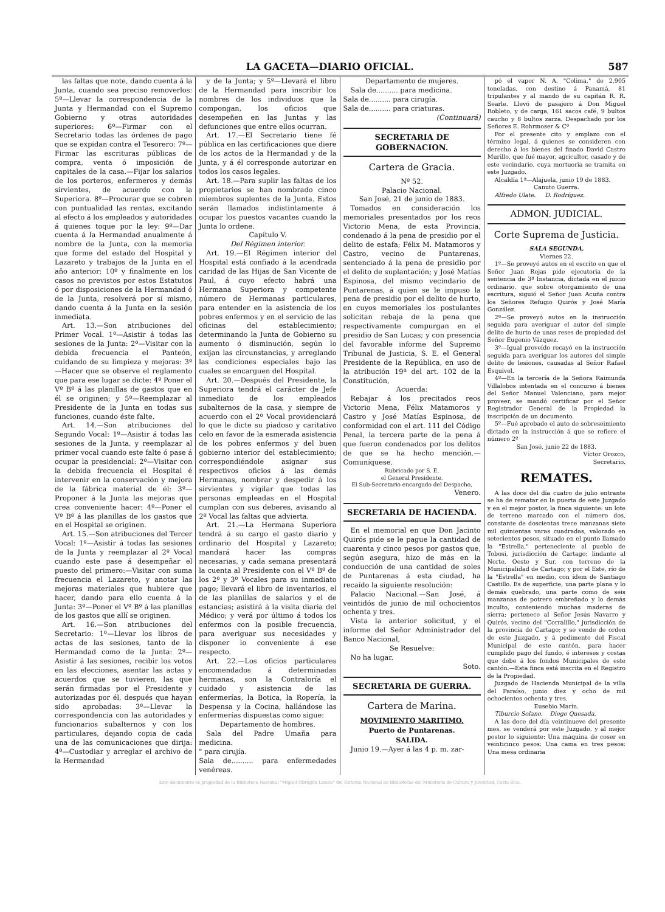LA GACETA—DIARIO OFICIAL. 587
las faltas que note, dando cuenta á la Junta, cuando sea preciso removerlos: 5º—Llevar la correspondencia de la Junta y Hermandad con el Supremo Gobierno y otras autoridades superiores: 6º—Firmar con el Secretario todas las órdenes de pago que se expidan contra el Tesorero: 7º—Firmar las escrituras públicas de compra, venta ó imposición de capitales de la casa.—Fijar los salarios de los porteros, enfermeros y demás sirvientes, de acuerdo con la Superiora. 8º—Procurar que se cobren con puntualidad las rentas, excitando al efecto á los empleados y autoridades á quienes toque por la ley: 9º—Dar cuenta á la Hermandad anualmente á nombre de la Junta, con la memoria que forme del estado del Hospital y Lazareto y trabajos de la Junta en el año anterior: 10º y finalmente en los casos no previstos por estos Estatutos ó por disposiciones de la Hermandad ó de la Junta, resolverá por sí mismo, dando cuenta á la Junta en la sesión inmediata.
Art. 13.—Son atribuciones del Primer Vocal. 1º—Asistir á todas las sesiones de la Junta: 2º—Visitar con la debida frecuencia el Panteón, cuidando de su limpieza y mejoras: 3º—Hacer que se observe el reglamento que para ese lugar se dicte: 4º Poner el Vº Bº á las planillas de gastos que en él se originen; y 5º—Reemplazar al Presidente de la Junta en todas sus funciones, cuando éste falte.
Art. 14.—Son atribuciones del Segundo Vocal: 1º—Asistir á todas las sesiones de la Junta, y reemplazar al primer vocal cuando este falte ó pase á ocupar la presidencial: 2º—Visitar con la debida frecuencia el Hospital é intervenir en la conservación y mejora de la fábrica material de él: 3º—Proponer á la Junta las mejoras que crea conveniente hacer: 4º—Poner el Vº Bº á las planillas de los gastos que en el Hospital se originen.
Art. 15.—Son atribuciones del Tercer Vocal: 1º—Asistir á todas las sesiones de la Junta y reemplazar al 2º Vocal cuando este pase á desempeñar el puesto del primero:—Visitar con suma frecuencia el Lazareto, y anotar las mejoras materiales que hubiere que hacer, dando para ello cuenta á la Junta: 3º—Poner el Vº Bº á las planillas de los gastos que allí se originen.
Art. 16.—Son atribuciones del Secretario: 1º—Llevar los libros de actas de las sesiones, tanto de la Hermandad como de la Junta: 2º—Asistir á las sesiones, recibir los votos en las elecciones, asentar las actas y acuerdos que se tuvieren, las que serán firmadas por el Presidente y autorizadas por él, después que hayan sido aprobadas: 3º—Llevar la correspondencia con las autoridades y funcionarios subalternos y con los particulares, dejando copia de cada una de las comunicaciones que dirija: 4º—Custodiar y arreglar el archivo de la Hermandad
y de la Junta; y 5º—Llevará el libro de la Hermandad para inscribir los nombres de los individuos que la compongan, los oficios que desempeñen en las Juntas y las defunciones que entre ellos ocurran.
Art. 17.—El Secretario tiene fé pública en las certificaciones que diere de los actos de la Hermandad y de la Junta, y á él corresponde autorizar en todos los casos legales.
Art. 18.—Para suplir las faltas de los propietarios se han nombrado cinco miembros suplentes de la Junta. Estos serán llamados indistintamente á ocupar los puestos vacantes cuando la Junta lo ordene.
Capítulo V.
Del Régimen interior.
Art. 19.—El Régimen interior del Hospital está confiado á la acendrada caridad de las Hijas de San Vicente de Paul, á cuyo efecto habrá una Hermana Superiora y competente número de Hermanas particulares, para entender en la asistencia de los pobres enfermos y en el servicio de las oficinas del establecimiento; determinando la Junta de Gobierno su aumento ó disminución, según lo exijan las circunstancias, y arreglando las condiciones especiales bajo las cuales se encarguen del Hospital.
Art. 20.—Después del Presidente, la Superiora tendrá el carácter de Jefe inmediato de los empleados subalternos de la casa, y siempre de acuerdo con el 2º Vocal providenciará lo que le dicte su piadoso y caritativo celo en favor de la esmerada asistencia de los pobres enfermos y del buen gobierno interior del establecimiento; correspondiéndole asignar sus respectivos oficios á las demás Hermanas, nombrar y despedir á los sirvientes y vigilar que todas las personas empleadas en el Hospital cumplan con sus deberes, avisando al 2º Vocal las faltas que advierta.
Art. 21.—La Hermana Superiora tendrá á su cargo el gasto diario y ordinario del Hospital y Lazareto; mandará hacer las compras necesarias, y cada semana presentará la cuenta al Presidente con el Vº Bº de los 2º y 3º Vocales para su inmediato pago; llevará el libro de inventarios, el de las planillas de salarios y el de estancias; asistirá á la visita diaria del Médico; y verá por último á todos los enfermos con la posible frecuencia, para averiguar sus necesidades y disponer lo conveniente á ese respecto.
Art. 22.—Los oficios particulares encomendados á determinadas hermanas, son la Contraloría el cuidado y asistencia de las enfermerías, la Botica, la Ropería, la Despensa y la Cocina, hallándose las enfermerías dispuestas como sigue:
Departamento de hombres.
Sala del Padre Umaña para medicina.
" para cirujía.
Sala de.......... para enfermedades venéreas.
Departamento de mujeres.
Sala de.......... para medicina.
Sala de.......... para cirugía.
Sala de.......... para criaturas.
(Continuará)
SECRETARIA DE GOBERNACION.
Cartera de Gracia.
Nº 52.
Palacio Nacional.
San José, 21 de junio de 1883.
Tomados en consideración los memoriales presentados por los reos Victorio Mena, de esta Provincia, condenado á la pena de presidio por el delito de estafa; Félix M. Matamoros y Castro, vecino de Puntarenas, sentenciado á la pena de presidio por el delito de suplantación; y José Matías Espinosa, del mismo vecindario de Puntarenas, á quien se le impuso la pena de presidio por el delito de hurto, en cuyos memoriales los postulantes solicitan rebaja de la pena que respectivamente compurgan en el presidio de San Lucas; y con presencia del favorable informe del Supremo Tribunal de Justicia, S. E. el General Presidente de la República, en uso de la atribución 19ª del art. 102 de la Constitución,
Acuerda:
Rebajar á los precitados reos Victorio Mena, Félix Matamoros y Castro y José Matías Espinosa, de conformidad con el art. 111 del Código Penal, la tercera parte de la pena á que fueron condenados por los delitos de que se ha hecho mención.—Comuníquese.
Rubricado por S. E.
el General Presidente.
El Sub-Secretario encargado del Despacho,
Venero.
SECRETARIA DE HACIENDA.
En el memorial en que Don Jacinto Quirós pide se le pague la cantidad de cuarenta y cinco pesos por gastos que, según asegura, hizo de más en la conducción de una cantidad de soles de Puntarenas á esta ciudad, ha recaído la siguiente resolución:
Palacio Nacional.—San José, á veintidós de junio de mil ochocientos ochenta y tres.
Vista la anterior solicitud, y el informe del Señor Administrador del Banco Nacional,
Se Resuelve:
No ha lugar.
Soto.
SECRETARIA DE GUERRA.
Cartera de Marina.
MOVIMIENTO MARITIMO.
Puerto de Puntarenas.
SALIDA.
Junio 19.—Ayer á las 4 p. m. zar-
pó el vapor N. A. "Colima," de 2,905 toneladas, con destino á Panamá, 81 tripulantes y al mando de su capitán R. R. Searle. Llevó de pasajero á Don Miguel Robleto, y de carga, 161 sacos café, 9 bultos caucho y 8 bultos zarza. Despachado por los Señores E. Rohrmoser & Cº
Por el presente cito y emplazo con el término legal, á quienes se consideren con derecho á los bienes del finado David Castro Murillo, que fué mayor, agricultor, casado y de este vecindario, cuya mortuoria se tramita en este Juzgado.
Alcaldía 1ª—Alajuela, junio 19 de 1883.
Canuto Guerra.
Alfredo Ulate. D. Rodríguez.
ADMON. JUDICIAL.
Corte Suprema de Justicia.
SALA SEGUNDA.
Viernes 22.
1º—Se proveyó autos en el escrito en que el Señor Juan Rojas pide ejecutoria de la sentencia de 3ª Instancia, dictada en el juicio ordinario, que sobre otorgamiento de una escritura, siguió el Señor Juan Acuña contra los Señores Refugio Quirós y José María González.
2º—Se proveyó autos en la instrucción seguida para averiguar el autor del simple delito de hurto de unas reses de propiedad del Señor Eugenio Vázquez.
3º—Igual proveído recayó en la instrucción seguida para averiguar los autores del simple delito de lesiones, causadas al Señor Rafael Esquivel.
4º—En la tercería de la Señora Raimunda Villalobos intentada en el concurso á bienes del Señor Manuel Valenciano, para mejor proveer, se mandó certificar por el Señor Registrador General de la Propiedad la inscripción de un documento.
5º—Fué aprobado el auto de sobreseimiento dictado en la instrucción á que se refiere el número 2º
San José, junio 22 de 1883.
Víctor Orozco,
Secretario.
REMATES.
A las doce del día cuatro de julio entrante se ha de rematar en la puerta de este Juzgado y en el mejor postor, la finca siguiente: un lote de terreno marcado con el número dos, constante de doscientas trece manzanas siete mil quinientas varas cuadradas, valorado en setecientos pesos, situado en el punto llamado la "Estrella," perteneciente al pueblo de Tobosi, jurisdicción de Cartago; lindante al Norte, Oeste y Sur, con terreno de la Municipalidad de Cartago; y por el Este, río de la "Estrella" en medio, con ídem de Santiago Castillo. Es de superficie, una parte plana y lo demás quebrado, una parte como de seis manzanas de potrero embreñado y lo demás inculto, conteniendo muchas maderas de sierra; pertenece al Señor Jesús Navarro y Quirós, vecino del "Corralillo," jurisdicción de la provincia de Cartago; y se vende de orden de este Juzgado, y á pedimento del Fiscal Municipal de este cantón, para hacer cumplido pago del fundo, é intereses y costas que debe á los fondos Municipales de este cantón.—Esta finca está inscrita en el Registro de la Propiedad.
Juzgado de Hacienda Municipal de la villa del Paraíso, junio diez y ocho de mil ochocientos ochenta y tres.
Eusebio Marín.
Tiburcio Solano. Diego Quesada.
A las doce del día veintinueve del presente mes, se venderá por este Juzgado, y al mejor postor lo siguiente: Una máquina de coser en veinticinco pesos: Una cama en tres pesos: Una mesa ordinaria
Este documento es propiedad de la Biblioteca Nacional "Miguel Obregón Lizano" del Sistema Nacional de Bibliotecas del Ministerio de Cultura y Juventud, Costa Rica.